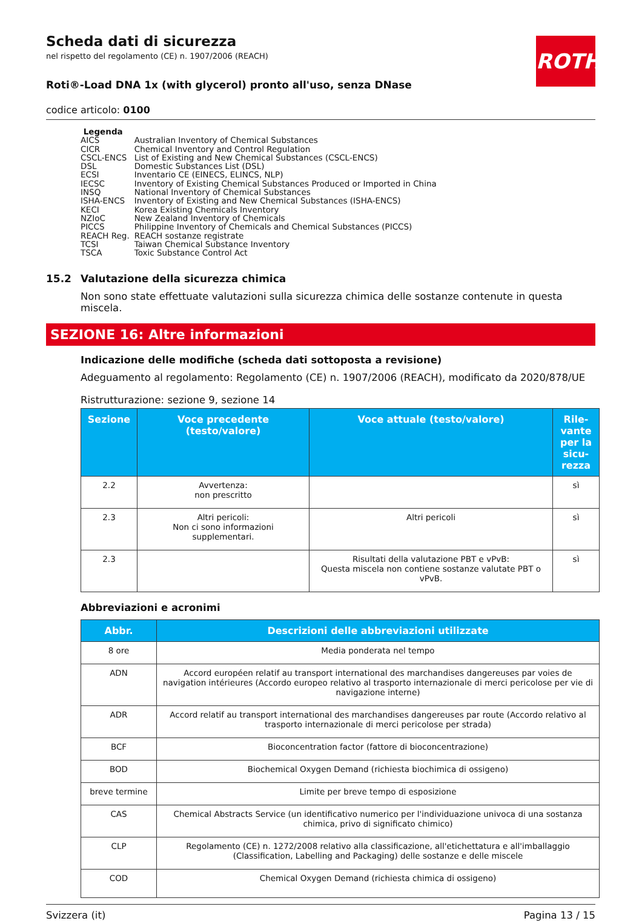ROTH
Scheda dati di sicurezza
nel rispetto del regolamento (CE) n. 1907/2006 (REACH)
Roti®-Load DNA 1x (with glycerol) pronto all'uso, senza DNase
codice articolo: 0100
Legenda
| AICS | Australian Inventory of Chemical Substances |
| CICR | Chemical Inventory and Control Regulation |
| CSCL-ENCS | List of Existing and New Chemical Substances (CSCL-ENCS) |
| DSL | Domestic Substances List (DSL) |
| ECSI | Inventario CE (EINECS, ELINCS, NLP) |
| IECSC | Inventory of Existing Chemical Substances Produced or Imported in China |
| INSQ | National Inventory of Chemical Substances |
| ISHA-ENCS | Inventory of Existing and New Chemical Substances (ISHA-ENCS) |
| KECI | Korea Existing Chemicals Inventory |
| NZIoC | New Zealand Inventory of Chemicals |
| PICCS | Philippine Inventory of Chemicals and Chemical Substances (PICCS) |
| REACH Reg. | REACH sostanze registrate |
| TCSI | Taiwan Chemical Substance Inventory |
| TSCA | Toxic Substance Control Act |
15.2 Valutazione della sicurezza chimica
Non sono state effettuate valutazioni sulla sicurezza chimica delle sostanze contenute in questa miscela.
SEZIONE 16: Altre informazioni
Indicazione delle modifiche (scheda dati sottoposta a revisione)
Adeguamento al regolamento: Regolamento (CE) n. 1907/2006 (REACH), modificato da 2020/878/UE
Ristrutturazione: sezione 9, sezione 14
| Sezione | Voce precedente (testo/valore) | Voce attuale (testo/valore) | Rile-vante per la sicu-rezza |
| --- | --- | --- | --- |
| 2.2 | Avvertenza: non prescritto | | sì |
| 2.3 | Altri pericoli: Non ci sono informazioni supplementari. | Altri pericoli | sì |
| 2.3 | | Risultati della valutazione PBT e vPvB: Questa miscela non contiene sostanze valutate PBT o vPvB. | sì |
Abbreviazioni e acronimi
| Abbr. | Descrizioni delle abbreviazioni utilizzate |
| --- | --- |
| 8 ore | Media ponderata nel tempo |
| ADN | Accord européen relatif au transport international des marchandises dangereuses par voies de navigation intérieures (Accordo europeo relativo al trasporto internazionale di merci pericolose per vie di navigazione interne) |
| ADR | Accord relatif au transport international des marchandises dangereuses par route (Accordo relativo al trasporto internazionale di merci pericolose per strada) |
| BCF | Bioconcentration factor (fattore di bioconcentrazione) |
| BOD | Biochemical Oxygen Demand (richiesta biochimica di ossigeno) |
| breve termine | Limite per breve tempo di esposizione |
| CAS | Chemical Abstracts Service (un identificativo numerico per l'individuazione univoca di una sostanza chimica, privo di significato chimico) |
| CLP | Regolamento (CE) n. 1272/2008 relativo alla classificazione, all'etichettatura e all'imballaggio (Classification, Labelling and Packaging) delle sostanze e delle miscele |
| COD | Chemical Oxygen Demand (richiesta chimica di ossigeno) |
Svizzera (it) Pagina 13 / 15